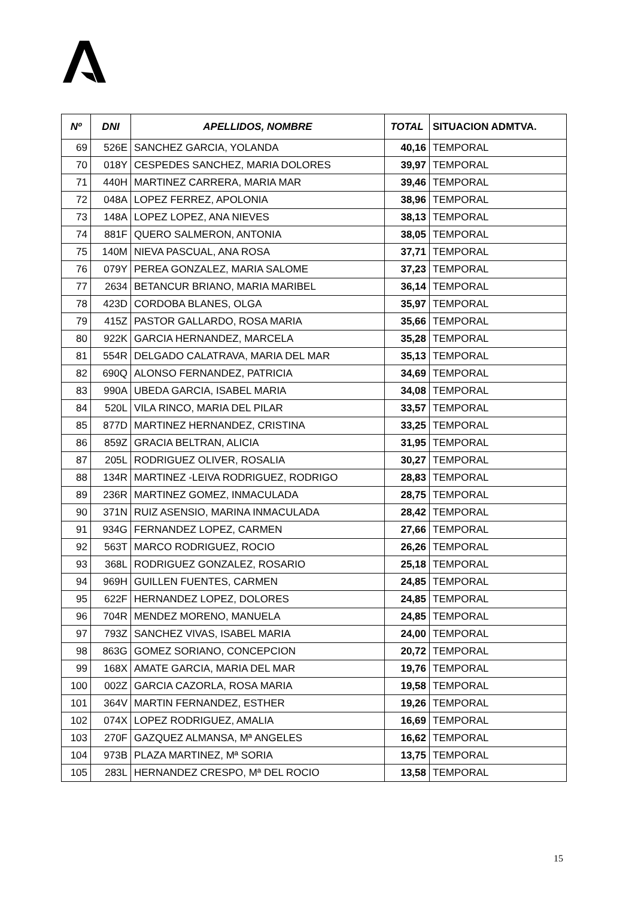| Nº | DNI | APELLIDOS, NOMBRE | TOTAL | SITUACION ADMTVA. |
| --- | --- | --- | --- | --- |
| 69 | 526E | SANCHEZ GARCIA, YOLANDA | 40,16 | TEMPORAL |
| 70 | 018Y | CESPEDES SANCHEZ, MARIA DOLORES | 39,97 | TEMPORAL |
| 71 | 440H | MARTINEZ CARRERA, MARIA MAR | 39,46 | TEMPORAL |
| 72 | 048A | LOPEZ FERREZ, APOLONIA | 38,96 | TEMPORAL |
| 73 | 148A | LOPEZ LOPEZ, ANA NIEVES | 38,13 | TEMPORAL |
| 74 | 881F | QUERO SALMERON, ANTONIA | 38,05 | TEMPORAL |
| 75 | 140M | NIEVA PASCUAL, ANA ROSA | 37,71 | TEMPORAL |
| 76 | 079Y | PEREA GONZALEZ, MARIA SALOME | 37,23 | TEMPORAL |
| 77 | 2634 | BETANCUR BRIANO, MARIA MARIBEL | 36,14 | TEMPORAL |
| 78 | 423D | CORDOBA BLANES, OLGA | 35,97 | TEMPORAL |
| 79 | 415Z | PASTOR GALLARDO, ROSA MARIA | 35,66 | TEMPORAL |
| 80 | 922K | GARCIA HERNANDEZ, MARCELA | 35,28 | TEMPORAL |
| 81 | 554R | DELGADO CALATRAVA, MARIA DEL MAR | 35,13 | TEMPORAL |
| 82 | 690Q | ALONSO FERNANDEZ, PATRICIA | 34,69 | TEMPORAL |
| 83 | 990A | UBEDA GARCIA, ISABEL MARIA | 34,08 | TEMPORAL |
| 84 | 520L | VILA RINCO, MARIA DEL PILAR | 33,57 | TEMPORAL |
| 85 | 877D | MARTINEZ HERNANDEZ, CRISTINA | 33,25 | TEMPORAL |
| 86 | 859Z | GRACIA BELTRAN, ALICIA | 31,95 | TEMPORAL |
| 87 | 205L | RODRIGUEZ OLIVER, ROSALIA | 30,27 | TEMPORAL |
| 88 | 134R | MARTINEZ -LEIVA RODRIGUEZ, RODRIGO | 28,83 | TEMPORAL |
| 89 | 236R | MARTINEZ GOMEZ, INMACULADA | 28,75 | TEMPORAL |
| 90 | 371N | RUIZ ASENSIO, MARINA INMACULADA | 28,42 | TEMPORAL |
| 91 | 934G | FERNANDEZ LOPEZ, CARMEN | 27,66 | TEMPORAL |
| 92 | 563T | MARCO RODRIGUEZ, ROCIO | 26,26 | TEMPORAL |
| 93 | 368L | RODRIGUEZ GONZALEZ, ROSARIO | 25,18 | TEMPORAL |
| 94 | 969H | GUILLEN FUENTES, CARMEN | 24,85 | TEMPORAL |
| 95 | 622F | HERNANDEZ LOPEZ, DOLORES | 24,85 | TEMPORAL |
| 96 | 704R | MENDEZ MORENO, MANUELA | 24,85 | TEMPORAL |
| 97 | 793Z | SANCHEZ VIVAS, ISABEL MARIA | 24,00 | TEMPORAL |
| 98 | 863G | GOMEZ SORIANO, CONCEPCION | 20,72 | TEMPORAL |
| 99 | 168X | AMATE GARCIA, MARIA DEL MAR | 19,76 | TEMPORAL |
| 100 | 002Z | GARCIA CAZORLA, ROSA MARIA | 19,58 | TEMPORAL |
| 101 | 364V | MARTIN FERNANDEZ, ESTHER | 19,26 | TEMPORAL |
| 102 | 074X | LOPEZ RODRIGUEZ, AMALIA | 16,69 | TEMPORAL |
| 103 | 270F | GAZQUEZ ALMANSA, Mª ANGELES | 16,62 | TEMPORAL |
| 104 | 973B | PLAZA MARTINEZ, Mª SORIA | 13,75 | TEMPORAL |
| 105 | 283L | HERNANDEZ CRESPO, Mª DEL ROCIO | 13,58 | TEMPORAL |
15